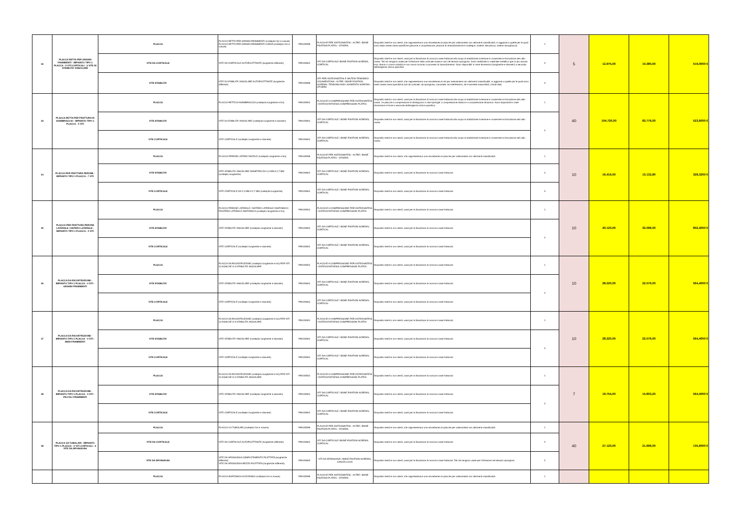| 42 | PLACCA RETTA PER GRANDI FRAMMENTI - IMPIANTO TIPO 1 PLACCA - 3 VITI CORTICALI - 3 VITE DI STABILITA' ANGOLARE | PLACCA | PLACCA RETTA PER GRANDI FRAMMENTI (molteplici fori e misure) PLACCA RETTA PER GRANDI FRAMMENTI CURVA (molteplici fori e misure) | P09120599 | PLACCHE PER OSTEOSINTESI - ALTRE / BONE FIXATION PLATES - OTHERS | Dispositivi sterili e non sterili, che rappresentano una miscellanea di placche per osteosintesi non altrimenti classificabili, in aggiunta a quelle per le quali sono state create classi specifiche (placche a compressione, placche di neutralizzazione e sostegno, sistemi vite-placca, sistemi lamaplacca). | 1 | 5 | 12.975,00 | 10.380,00 | 519,0000 € |
| | | VITE DA CORTICALE | VITE DA CORTICALE AUTOFILETTANTE (lunghezze differenti) | P09120601 | VITI DA CORTICALE /BONE FIXATION SCREWS, CORTICAL | Dispositivi sterili e non sterili, usati per la fissazione di monconi ossei fratturati allo scopo di stabilizzare la lesione e consentire la formazione del callo osseo. Tali viti vengono usate per l'infissione nella corticale ossea e non nel tessuto spongioso. Sono realizzate in materiale metallico (per lo più acciaio inox, titanio o cromo-cobalto) e non vanno incontro a processi di riassorbimento. Sono disponibili in varie dimensioni (lunghezze e diametri) a seconda dell'esigenza clinica specifica. | 3 | | | | |
| | | VITE STABILITA' | VITE DI STABILITA' ANGOLARE AUTOFILETTANTE (lunghezze differenti) | P09120699 | VITI PER OSTEOSINTESI E SINTESI TENDINEO-LEGAMENTOSA - ALTRE / BONE FIXATION SCREWS, TENDONS AND LIGAMENTS SCREWS - OTHERS | Dispositivi sterili e non sterili, che rappresentano una miscellanea di viti per osteosintesi non altrimenti classificabili, in aggiunta a quelle per le quali sono state create classi specifiche (viti da corticale, da spongiosa, cannulate, ad interferenza, viti e barrette riassorbibili, chiodi-vite). | 3 | | | | |
| 43 | PLACCA RETTA PER FRATTURA DI AVAMBRACCIO - IMPIANTO TIPO 1 PLACCA - 4 VITI | PLACCA | PLACCA RETTA DI AVAMBRACCIO (molteplici lunghezze e fori) | P09120501 | PLACCHE A COMPRESSIONE PER OSTEOSINTESI / OSTEOSYNTHESIS COMPRESSION PLATES | Dispositivi sterili o non sterili, usati per la fissazione di monconi ossei fratturati allo scopo di stabilizzare la lesione e consentire la formazione del callo osseo. Le placche a compressione si distinguono in due tipologie: a compressione statica e a compressione dinamica. Sono disponibili in varie dimensioni e forme a seconda dell'esigenza clinica specifica. | 1 | 40 | 104.720,00 | 83.776,00 | 523,6000 € |
| | | VITE STABILITA' | VITE DI STABILITA' ANGOLARE (molteplici lunghezze e diametri) | P09120601 | VITI DA CORTICALE / BONE FIXATION SCREWS, CORTICAL | Dispositivi sterili e non sterili, usati per la fissazione di monconi ossei fratturati allo scopo di stabilizzare la lesione e consentire la formazione del callo osseo. | 4 | | | | |
| | | VITE CORTICALE | VITE CORTICALE (molteplici lunghezze e diametri) | P09120601 | VITI DA CORTICALE / BONE FIXATION SCREWS, CORTICAL | Dispositivi sterili e non sterili, usati per la fissazione di monconi ossei fratturati allo scopo di stabilizzare la lesione e consentire la formazione del callo osseo. | | | | | |
| 44 | PLACCA PER FRATTURA PERONE - IMPIANTO TIPO 1 PLACCA - 7 VITI | PLACCA | PLACCA PERONE LATERO DISTALE (molteplici lunghezze e fori) | P09120599 | PLACCHE PER OSTEOSINTESI - ALTRE / BONE FIXATION PLATES - OTHERS | Dispositivi sterili e non sterili, che rappresentano una miscellanea di placche per osteosintesi non altrimenti classificabili. | 1 | 10 | 16.416,00 | 13.132,80 | 328,3200 € |
| | | VITE STABILITA' | VITE STABILITA' ANGOLARE DIAMETRO DA 2,4 MM A 2,7 MM (molteplici lunghezze) | P09120601 | VITI DA CORTICALE / BONE FIXATION SCREWS, CORTICAL | Dispositivi sterili e non sterili, usati per la fissazione di monconi ossei fratturati. | 4 | | | | |
| | | VITE CORTICALE | VITE CORTICALE DA 2,4 MM A 2,7 MM (molteplici lunghezze) | P09120601 | VITI DA CORTICALE / BONE FIXATION SCREWS, CORTICAL | Dispositivi sterili e non sterili, usati per la fissazione di monconi ossei fratturati. | 3 | | | | |
| 45 | PLACCA PER FRATTURA PERONE LATERALE / ANTERO LATERALE - IMPIANTO TIPO 1 PLACCA - 4 VITI | PLACCA | PLACCA PERONE LATERALE / ANTERO LATERALE ANATOMICA / POSTERO LATERALE ANATOMICA (molteplici lunghezze e fori) | P09120501 | PLACCHE A COMPRESSIONE PER OSTEOSINTESI / OSTEOSYNTHESIS COMPRESSION PLATES | Dispositivi sterili o non sterili, usati per la fissazione di monconi ossei fratturati. | 1 | 10 | 40.120,00 | 32.096,00 | 802,4000 € |
| | | VITE STABILITA' | VITE STABILITA' ANGOLARE (molteplici lunghezze e diametri) | P09120601 | VITI DA CORTICALE / BONE FIXATION SCREWS, CORTICAL | Dispositivi sterili e non sterili, usati per la fissazione di monconi ossei fratturati. | 4 | | | | |
| | | VITE CORTICALE | VITE CORTICALE (molteplici lunghezze e diametri) | P09120601 | VITI DA CORTICALE / BONE FIXATION SCREWS, CORTICAL | Dispositivi sterili e non sterili, usati per la fissazione di monconi ossei fratturati. | | | | | |
| 46 | PLACCA DA RICOSTRUZIONE - IMPIANTO TIPO 1 PLACCA - 4 VITI - GRANDI FRAMMENTI | PLACCA | PLACCA DA RICOSTRUZIONE (molteplici lunghezze e fori) PER VITI CLASSICHE O A STABILITA' ANGOLARE | P09120501 | PLACCHE A COMPRESSIONE PER OSTEOSINTESI / OSTEOSYNTHESIS COMPRESSION PLATES | Dispositivi sterili o non sterili, usati per la fissazione di monconi ossei fratturati. | 1 | 10 | 28.220,00 | 22.576,00 | 564,4000 € |
| | | VITE STABILITA' | VITE STABILITA' ANGOLARE (molteplici lunghezze e diametri) | P09120601 | VITI DA CORTICALE / BONE FIXATION SCREWS, CORTICAL | Dispositivi sterili e non sterili, usati per la fissazione di monconi ossei fratturati. | 4 | | | | |
| | | VITE CORTICALE | VITE CORTICALE (molteplici lunghezze e diametri) | P09120601 | VITI DA CORTICALE / BONE FIXATION SCREWS, CORTICAL | Dispositivi sterili e non sterili, usati per la fissazione di monconi ossei fratturati. | | | | | |
| 47 | PLACCA DA RICOSTRUZIONE - IMPIANTO TIPO 1 PLACCA - 4 VITI - MEDI FRAMMENTI | PLACCA | PLACCA DA RICOSTRUZIONE (molteplici lunghezze e fori) PER VITI CLASSICHE O A STABILITA' ANGOLARE | P09120501 | PLACCHE A COMPRESSIONE PER OSTEOSINTESI / OSTEOSYNTHESIS COMPRESSION PLATES | Dispositivi sterili o non sterili, usati per la fissazione di monconi ossei fratturati. | 1 | 10 | 28.220,00 | 22.576,00 | 564,4000 € |
| | | VITE STABILITA' | VITE STABILITA' ANGOLARE (molteplici lunghezze e diametri) | P09120601 | VITI DA CORTICALE / BONE FIXATION SCREWS, CORTICAL | Dispositivi sterili e non sterili, usati per la fissazione di monconi ossei fratturati. | 4 | | | | |
| | | VITE CORTICALE | VITE CORTICALE (molteplici lunghezze e diametri) | P09120601 | VITI DA CORTICALE / BONE FIXATION SCREWS, CORTICAL | Dispositivi sterili e non sterili, usati per la fissazione di monconi ossei fratturati. | | | | | |
| 48 | PLACCA DA RICOSTRUZIONE - IMPIANTO TIPO 1 PLACCA - 4 VITI - PICCOLI FRAMMENTI | PLACCA | PLACCA DA RICOSTRUZIONE (molteplici lunghezze e fori) PER VITI CLASSICHE O A STABILITA' ANGOLARE | P09120501 | PLACCHE A COMPRESSIONE PER OSTEOSINTESI / OSTEOSYNTHESIS COMPRESSION PLATES | Dispositivi sterili o non sterili, usati per la fissazione di monconi ossei fratturati. | 1 | 7 | 19.754,00 | 15.803,20 | 564,4000 € |
| | | VITE STABILITA' | VITE STABILITA' ANGOLARE (molteplici lunghezze e diametri) | P09120601 | VITI DA CORTICALE / BONE FIXATION SCREWS, CORTICAL | Dispositivi sterili e non sterili, usati per la fissazione di monconi ossei fratturati. | 4 | | | | |
| | | VITE CORTICALE | VITE CORTICALE (molteplici lunghezze e diametri) | P09120601 | VITI DA CORTICALE / BONE FIXATION SCREWS, CORTICAL | Dispositivi sterili e non sterili, usati per la fissazione di monconi ossei fratturati. | | | | | |
| 49 | PLACCA 1/3 TUBOLARI - IMPIANTO TIPO 1 PLACCA - 2 VITI CORTICALI - 2 VITE DA SPONGIOSA | PLACCA | PLACCA 1/3 TUBOLARI (molteplici fori e misure) | P09120599 | PLACCHE PER OSTEOSINTESI - ALTRE / BONE FIXATION PLATES - OTHERS | Dispositivi sterili e non sterili, che rappresentano una miscellanea di placche per osteosintesi non altrimenti classificabili. | 1 | 40 | 27.120,00 | 21.696,00 | 135,6000 € |
| | | VITE DA CORTICALE | VITE DA CORTICALE AUTOFILETTANTE (lunghezze differenti) | P09120601 | VITI DA CORTICALE /BONE FIXATION SCREWS, CORTICAL | Dispositivi sterili e non sterili, usati per la fissazione di monconi ossei fratturati. | 2 | | | | |
| | | VITE DA SPONGIOSA | VITE DA SPONGIOSA COMPLETAMENTE FILETTATA (lunghezze differenti) VITE DA SPONGIOSA MEZZO FILETTATA (lunghezze differenti) | P09120602 | VITI DA SPONGIOSA / BONE FIXATION SCREWS, CANCELLOUS | Dispositivi sterili e non sterili, usati per la fissazione di monconi ossei fratturati. Tali viti vengono usate per l'infissione nel tessuto spongioso. | 2 | | | | |
| | | PLACCA | PLACCA ANATOMICA OLECRANO (molteplici fori e misure) | P09120599 | PLACCHE PER OSTEOSINTESI - ALTRE / BONE FIXATION PLATES - OTHERS | Dispositivi sterili e non sterili, che rappresentano una miscellanea di placche per osteosintesi non altrimenti classificabili. | 1 | | | | |